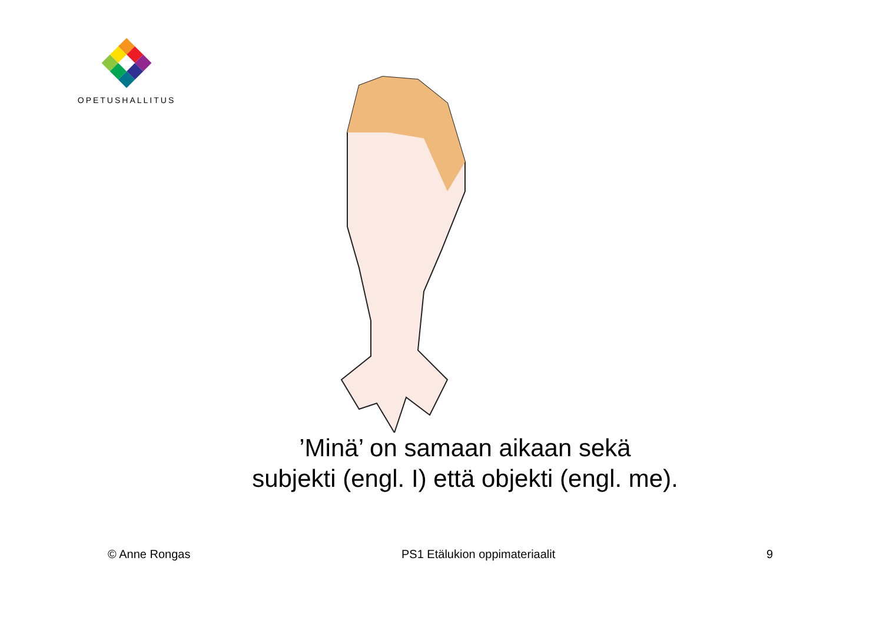OPETUSHALLITUS
’Minä’ on samaan aikaan sekä
subjekti (engl. I) että objekti (engl. me).
© Anne Rongas PS1 Etälukion oppimateriaalit 9